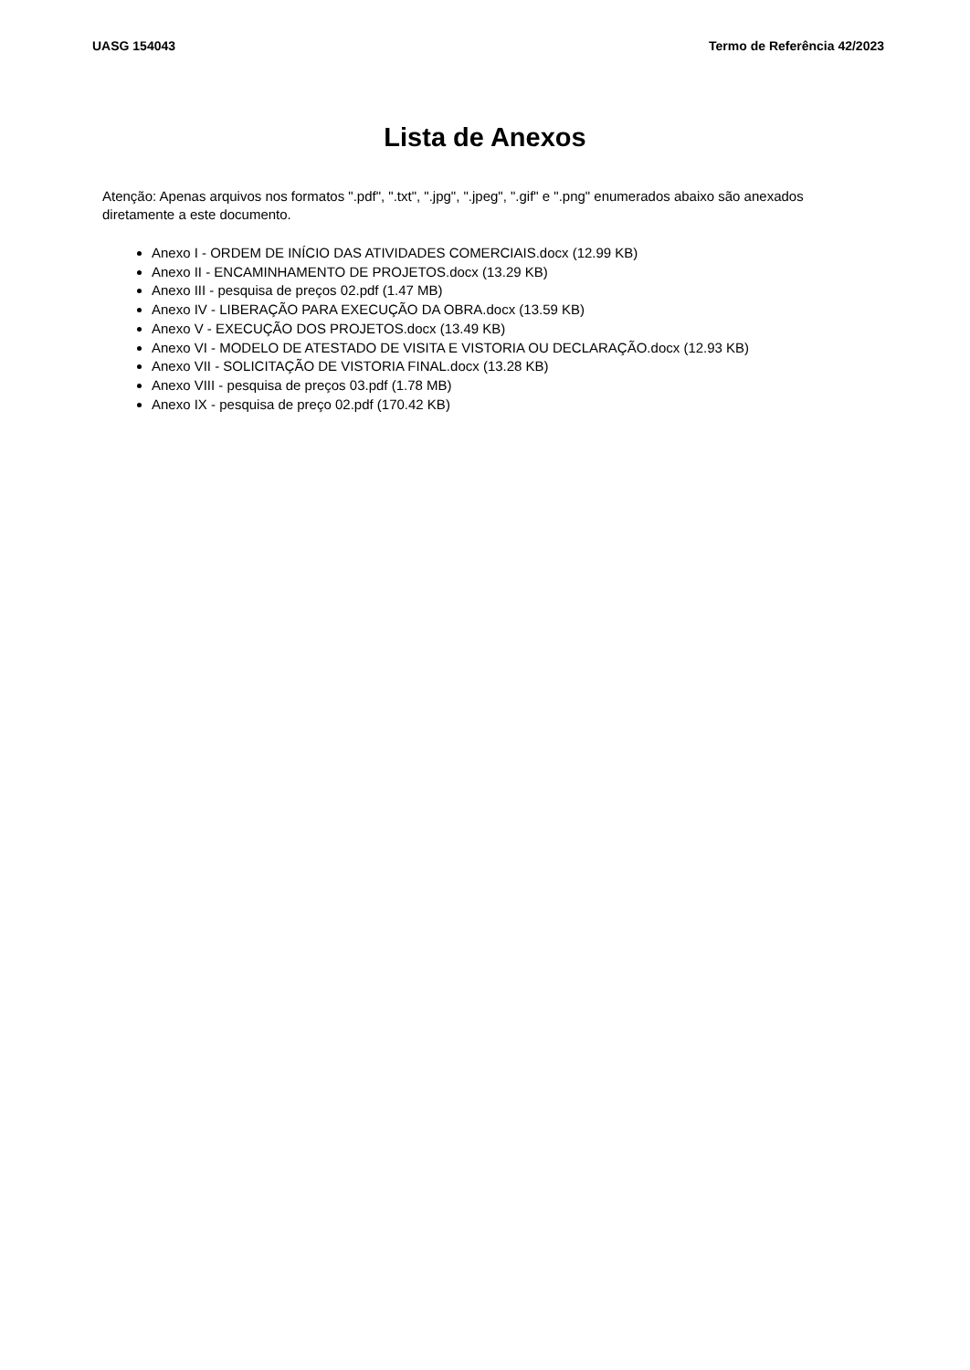UASG 154043 Termo de Referência 42/2023
Lista de Anexos
Atenção: Apenas arquivos nos formatos ".pdf", ".txt", ".jpg", ".jpeg", ".gif" e ".png" enumerados abaixo são anexados diretamente a este documento.
Anexo I - ORDEM DE INÍCIO DAS ATIVIDADES COMERCIAIS.docx (12.99 KB)
Anexo II - ENCAMINHAMENTO DE PROJETOS.docx (13.29 KB)
Anexo III - pesquisa de preços 02.pdf (1.47 MB)
Anexo IV - LIBERAÇÃO PARA EXECUÇÃO DA OBRA.docx (13.59 KB)
Anexo V - EXECUÇÃO DOS PROJETOS.docx (13.49 KB)
Anexo VI - MODELO DE ATESTADO DE VISITA E VISTORIA OU DECLARAÇÃO.docx (12.93 KB)
Anexo VII - SOLICITAÇÃO DE VISTORIA FINAL.docx (13.28 KB)
Anexo VIII - pesquisa de preços 03.pdf (1.78 MB)
Anexo IX - pesquisa de preço 02.pdf (170.42 KB)